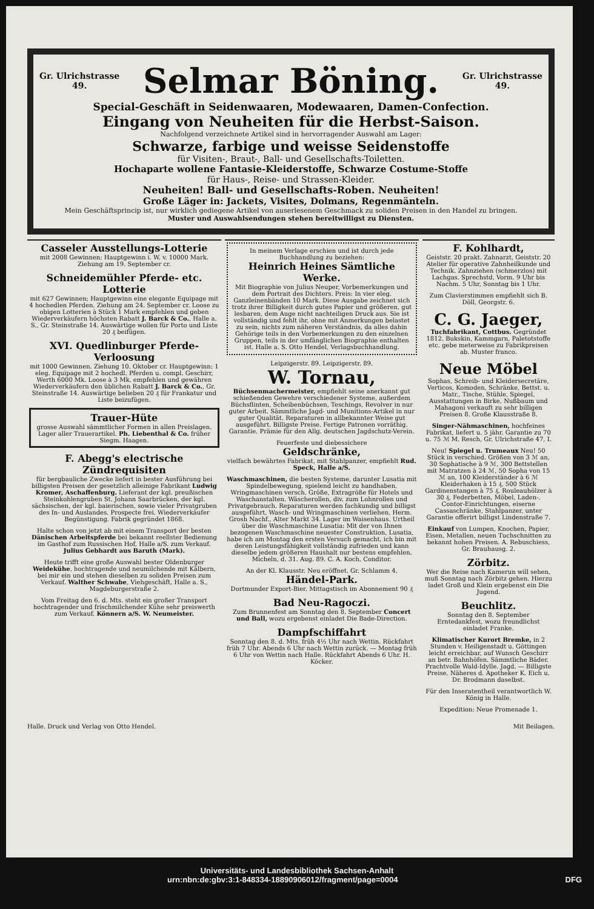Gr. Ulrichstrasse
49.
Selmar Böning.
Gr. Ulrichstrasse
49.
Special-Geschäft in Seidenwaaren, Modewaaren, Damen-Confection.
Eingang von Neuheiten für die Herbst-Saison.
Nachfolgend verzeichnete Artikel sind in hervorragender Auswahl am Lager:
Schwarze, farbige und weisse Seidenstoffe
für Visiten-, Braut-, Ball- und Gesellschafts-Toiletten.
Hochaparte wollene Fantasie-Kleiderstoffe, Schwarze Costume-Stoffe
für Haus-, Reise- und Strassen-Kleider.
Neuheiten! Ball- und Gesellschafts-Roben. Neuheiten!
Große Läger in: Jackets, Visites, Dolmans, Regenmänteln.
Mein Geschäftsprincip ist, nur wirklich gediegene Artikel von auserlesenem Geschmack zu soliden Preisen in den Handel zu bringen.
Muster und Auswahlsendungen stehen bereitwilligst zu Diensten.
Casseler Ausstellungs-Lotterie
mit 2008 Gewinnen; Hauptgewinn i. W. v. 10000 Mark. Ziehung am 19. September cr.
Schneidemühler Pferde- etc. Lotterie
mit 627 Gewinnen; Hauptgewinn eine elegante Equipage mit 4 hochedlen Pferden. Ziehung am 24. September cr. Loose zu obigen Lotterien à Stück 1 Mark empfehlen und geben Wiederverkäufern höchsten Rabatt J. Barck & Co., Halle a. S., Gr. Steinstraße 14. Auswärtige wollen für Porto und Liste 20 ₰ beifügen.
XVI. Quedlinburger Pferde-Verloosung
mit 1000 Gewinnen. Ziehung 10. Oktober cr. Hauptgewinn: 1 eleg. Equipage mit 2 hochedl. Pferden u. compl. Geschirr, Werth 6000 Mk. Loose à 3 Mk. empfehlen und gewähren Wiederverkäufern den üblichen Rabatt J. Barck & Co., Gr. Steinstraße 14. Auswärtige belieben 20 ₰ für Frankatur und Liste beizufügen.
Trauer-Hüte
grosse Auswahl sämmtlicher Formen in allen Preislagen. Lager aller Trauerartikel. Ph. Liebenthal & Co. früher Siegm. Haagen.
F. Abegg's electrische Zündrequisiten
für bergbauliche Zwecke liefert in bester Ausführung bei billigsten Preisen der gesetzlich alleinige Fabrikant Ludwig Kromer, Aschaffenburg. Lieferant der kgl. preußischen Steinkohlengruben St. Johann Saarbrücken, der kgl. sächsischen, der kgl. baierischen, sowie vieler Privatgruben des In- und Auslandes. Prospecte frei. Wiederverkäufer Begünstigung. Fabrik gegründet 1868.
Halte schon von jetzt ab mit einem Transport der besten Dänischen Arbeitspferde bei bekannt reellster Bedienung im Gasthof zum Russischen Hof, Halle a/S. zum Verkauf. Julius Gebhardt aus Baruth (Mark).
Heute trifft eine große Auswahl bester Oldenburger Weidekühe, hochtragende und neumilchende mit Kälbern, bei mir ein und stehen dieselben zu soliden Preisen zum Verkauf. Walther Schwabe, Viehgeschäft, Halle a. S., Magdeburgerstraße 2.
Vom Freitag den 6. d. Mts. steht ein großer Transport hochtragender und frischmilchender Kühe sehr preiswerth zum Verkauf. Könnern a/S. W. Neumeister.
In meinem Verlage erschien und ist durch jede Buchhandlung zu beziehen:
Heinrich Heines Sämtliche Werke.
Mit Biographie von Julius Neuper, Vorbemerkungen und dem Portrait des Dichters. Preis: In vier eleg. Ganzleinenbänden 10 Mark. Diese Ausgabe zeichnet sich trotz ihrer Billigkeit durch gutes Papier und größeren, gut lesbaren, dem Auge nicht nachteiligen Druck aus. Sie ist vollständig und fehlt ihr, ohne mit Anmerkungen belastet zu sein, nichts zum näheren Verständnis, da alles dahin Gehörige teils in den Vorbemerkungen zu den einzelnen Gruppen, teils in der umfänglichen Biographie enthalten ist. Halle a. S. Otto Hendel, Verlagsbuchhandlung.
Leipzigerstr. 89. Leipzigerstr. 89.
W. Tornau,
Büchsenmachermeister, empfiehlt seine anerkannt gut schießenden Gewehre verschiedener Systeme, außerdem Büchsflinten, Scheibenbüchsen, Teschings, Revolver in nur guter Arbeit. Sämmtliche Jagd- und Munitions-Artikel in nur guter Qualität. Reparaturen in allbekannter Weise gut ausgeführt. Billigste Preise. Fertige Patronen vorräthig. Garantie. Prämie für den Allg. deutschen Jagdschutz-Verein.
Feuerfeste und diebessichere
Geldschränke,
vielfach bewährtes Fabrikat, mit Stahlpanzer, empfiehlt Rud. Speck, Halle a/S.
Waschmaschinen, die besten Systeme, darunter Lusatia mit Spindelbewegung, spielend leicht zu handhaben. Wringmaschinen versch. Größe, Extragröße für Hotels und Waschanstalten. Wäscherollen, div. zum Lohnrollen und Privatgebrauch. Reparaturen werden fachkundig und billigst ausgeführt, Wasch- und Wringmaschinen verliehen. Herm. Grosh Nachf., Alter Markt 34. Lager im Waisenhaus. Urtheil über die Waschmaschine Lusatia: Mit der von Ihnen bezogenen Waschmaschine neuester Construktion, Lusatia, habe ich am Montag den ersten Versuch gemacht, ich bin mit deren Leistungsfähigkeit vollständig zufrieden und kann dieselbe jedem größeren Haushalt nur bestens empfehlen. Micheln, d. 31. Aug. 89. C. A. Koch, Conditor.
An der Kl. Klausstr. Neu eröffnet. Gr. Schlamm 4.
Händel-Park.
Dortmunder Export-Bier. Mittagstisch im Abonnement 90 ₰
Bad Neu-Ragoczi.
Zum Brunnenfest am Sonntag den 8. September Concert und Ball, wozu ergebenst einladet Die Bade-Direction.
Dampfschiffahrt
Sonntag den 8. d. Mts. früh 4½ Uhr nach Wettin. Rückfahrt früh 7 Uhr. Abends 6 Uhr nach Wettin zurück. — Montag früh 6 Uhr von Wettin nach Halle. Rückfahrt Abends 6 Uhr. H. Köcker.
F. Kohlhardt,
Geiststr. 20 prakt. Zahnarzt, Geiststr. 20 Atelier für operative Zahnheilkunde und Technik. Zahnziehen (schmerzlos) mit Lachgas. Sprechstd. Vorm. 9 Uhr bis Nachm. 5 Uhr, Sonntag bis 1 Uhr.
Zum Clavierstimmen empfiehlt sich B. Döll, Georgstr. 6.
C. G. Jaeger,
Tuchfabrikant, Cottbus. Gegründet 1812. Bukskin, Kammgarn, Paletotstoffe etc. gebe meterweise zu Fabrikpreisen ab. Muster franco.
Neue Möbel
Sophas, Schreib- und Kleidersecretäre, Verticos, Komoden, Schränke, Bettst. u. Matr., Tische, Stühle, Spiegel, Ausstattungen in Birke, Nußbaum und Mahagoni verkauft zu sehr billigen Preisen 8. Große Klausstraße 8.
Singer-Nähmaschinen, hochfeines Fabrikat, liefert u. 5 jähr. Garantie zu 70 u. 75 ℳ M. Resch, Gr. Ulrichstraße 47, I.
Neu! Spiegel u. Trumeaux Neu! 50 Stück in verschied. Größen von 3 ℳ an, 30 Sophatische à 9 ℳ, 300 Bettstellen mit Matratzen à 24 ℳ, 50 Sopha von 15 ℳ an, 100 Kleiderständer à 6 ℳ Kleiderhaken à 15 ₰, 500 Stück Gardinenstangen à 75 ₰, Rouleauhölzer à 30 ₰, Federbetten, Möbel, Laden-, Contor-Einrichtungen, eiserne Cassaschränke, Stahlpanzer, unter Garantie offerirt billigst Lindenstraße 7.
Einkauf von Lumpen, Knochen, Papier, Eisen, Metallen, neuen Tuchschnitten zu bekannt hohen Preisen. A. Rebuschiess, Gr. Brauhausg. 2.
Zörbitz.
Wer die Reise nach Kamerun will sehen, muß Sonntag nach Zörbitz gehen. Hierzu ladet Groß und Klein ergebenst ein Die Jugend.
Beuchlitz.
Sonntag den 8. September Erntedankfest, wozu freundlichst einladet Franke.
Klimatischer Kurort Bremke, in 2 Stunden v. Heiligenstadt u. Göttingen leicht erreichbar, auf Wunsch Geschirr an betr. Bahnhöfen. Sämmtliche Bäder. Prachtvolle Wald-Idylle. Jagd. — Billigste Preise. Näheres d. Apotheker K. Eich u. Dr. Brodmann daselbst.
Für den Inseratentheil verantwortlich W. König in Halle.
Expedition: Neue Promenade 1.
Halle. Druck und Verlag von Otto Hendel. Mit Beilagen.
Universitäts- und Landesbibliothek Sachsen-Anhalt
urn:nbn:de:gbv:3:1-848334-18890906012/fragment/page=0004 DFG